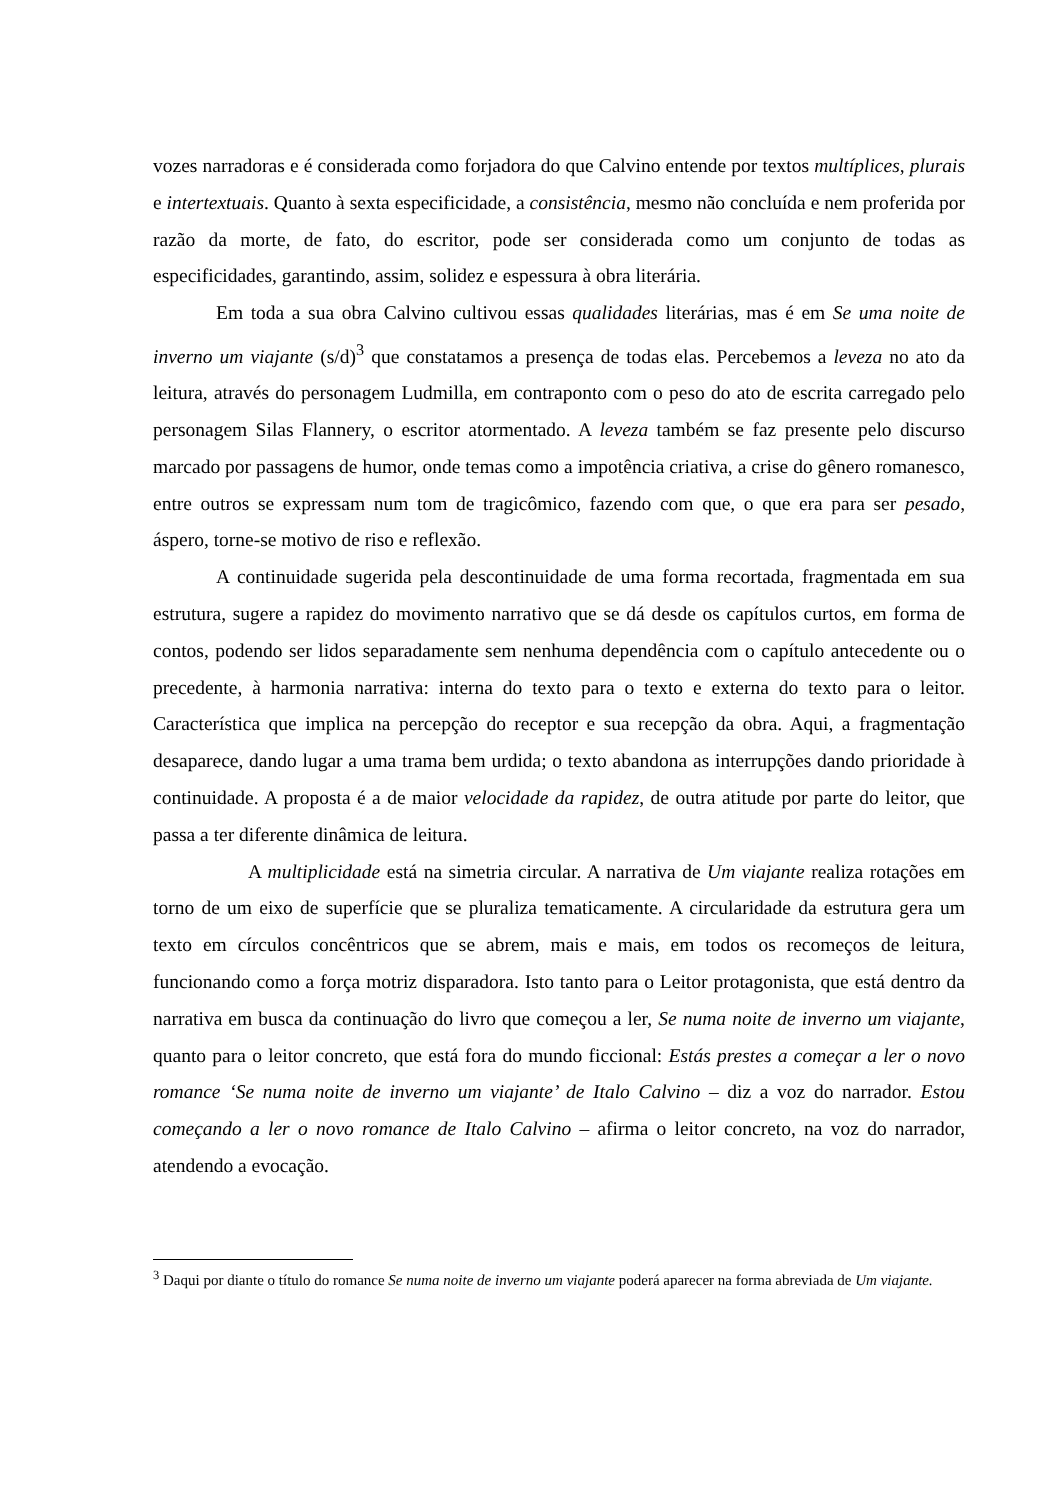vozes narradoras e é considerada como forjadora do que Calvino entende por textos multíplices, plurais e intertextuais. Quanto à sexta especificidade, a consistência, mesmo não concluída e nem proferida por razão da morte, de fato, do escritor, pode ser considerada como um conjunto de todas as especificidades, garantindo, assim, solidez e espessura à obra literária.
Em toda a sua obra Calvino cultivou essas qualidades literárias, mas é em Se uma noite de inverno um viajante (s/d)<sup>3</sup> que constatamos a presença de todas elas. Percebemos a leveza no ato da leitura, através do personagem Ludmilla, em contraponto com o peso do ato de escrita carregado pelo personagem Silas Flannery, o escritor atormentado. A leveza também se faz presente pelo discurso marcado por passagens de humor, onde temas como a impotência criativa, a crise do gênero romanesco, entre outros se expressam num tom de tragicômico, fazendo com que, o que era para ser pesado, áspero, torne-se motivo de riso e reflexão.
A continuidade sugerida pela descontinuidade de uma forma recortada, fragmentada em sua estrutura, sugere a rapidez do movimento narrativo que se dá desde os capítulos curtos, em forma de contos, podendo ser lidos separadamente sem nenhuma dependência com o capítulo antecedente ou o precedente, à harmonia narrativa: interna do texto para o texto e externa do texto para o leitor. Característica que implica na percepção do receptor e sua recepção da obra. Aqui, a fragmentação desaparece, dando lugar a uma trama bem urdida; o texto abandona as interrupções dando prioridade à continuidade. A proposta é a de maior velocidade da rapidez, de outra atitude por parte do leitor, que passa a ter diferente dinâmica de leitura.
A multiplicidade está na simetria circular. A narrativa de Um viajante realiza rotações em torno de um eixo de superfície que se pluraliza tematicamente. A circularidade da estrutura gera um texto em círculos concêntricos que se abrem, mais e mais, em todos os recomeços de leitura, funcionando como a força motriz disparadora. Isto tanto para o Leitor protagonista, que está dentro da narrativa em busca da continuação do livro que começou a ler, Se numa noite de inverno um viajante, quanto para o leitor concreto, que está fora do mundo ficcional: Estás prestes a começar a ler o novo romance ‘Se numa noite de inverno um viajante’ de Italo Calvino – diz a voz do narrador. Estou começando a ler o novo romance de Italo Calvino – afirma o leitor concreto, na voz do narrador, atendendo a evocação.
<sup>3</sup> Daqui por diante o título do romance Se numa noite de inverno um viajante poderá aparecer na forma abreviada de Um viajante.